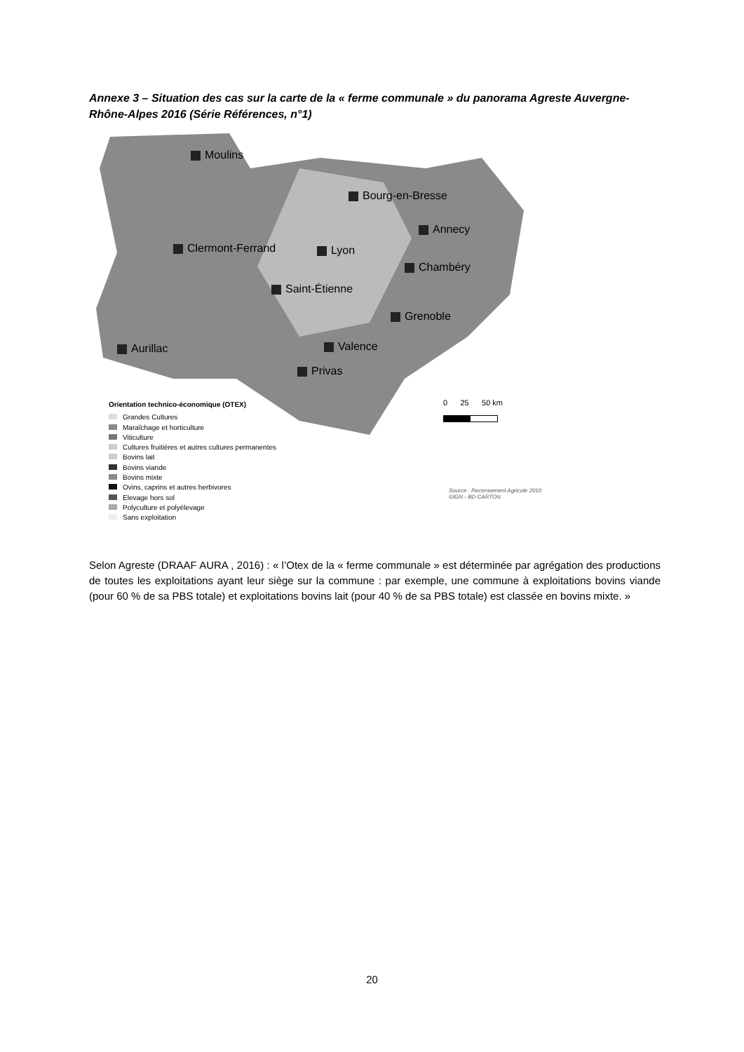Annexe 3 – Situation des cas sur la carte de la « ferme communale » du panorama Agreste Auvergne-Rhône-Alpes 2016 (Série Références, n°1)
Moulins
Bourg-en-Bresse
Annecy
Clermont-Ferrand Lyon
Chambéry
Saint-Étienne
Grenoble
Aurillac Valence
Privas
Orientation technico-économique (OTEX)
Grandes Cultures
Maraîchage et horticulture
Viticulture
Cultures fruitières et autres cultures permanentes
Bovins lait
Bovins viande
Bovins mixte
Ovins, caprins et autres herbivores
Elevage hors sol
Polyculture et polyélevage
Sans exploitation
0 25 50 km
Source : Recensement Agricole 2010
©IGN - BD CARTO®
Selon Agreste (DRAAF AURA , 2016) : « l’Otex de la « ferme communale » est déterminée par agrégation des productions de toutes les exploitations ayant leur siège sur la commune : par exemple, une commune à exploitations bovins viande (pour 60 % de sa PBS totale) et exploitations bovins lait (pour 40 % de sa PBS totale) est classée en bovins mixte. »
20